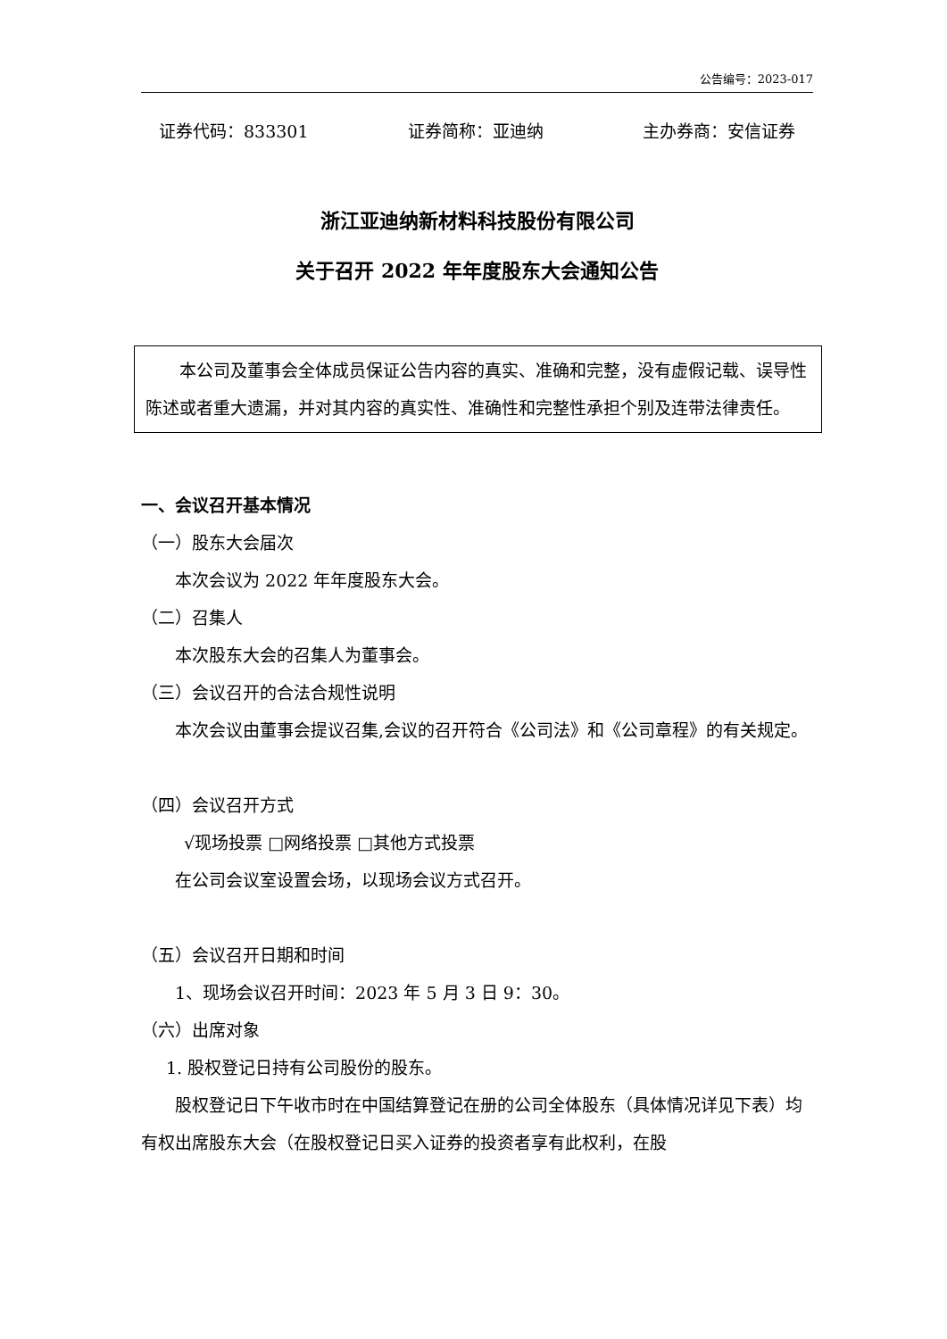公告编号：2023-017
证券代码：833301 证券简称：亚迪纳 主办券商：安信证券
浙江亚迪纳新材料科技股份有限公司
关于召开 2022 年年度股东大会通知公告
本公司及董事会全体成员保证公告内容的真实、准确和完整，没有虚假记载、误导性陈述或者重大遗漏，并对其内容的真实性、准确性和完整性承担个别及连带法律责任。
一、会议召开基本情况
（一）股东大会届次
本次会议为 2022 年年度股东大会。
（二）召集人
本次股东大会的召集人为董事会。
（三）会议召开的合法合规性说明
本次会议由董事会提议召集,会议的召开符合《公司法》和《公司章程》的有关规定。
（四）会议召开方式
√现场投票 □网络投票 □其他方式投票
在公司会议室设置会场，以现场会议方式召开。
（五）会议召开日期和时间
1、现场会议召开时间：2023 年 5 月 3 日 9：30。
（六）出席对象
1. 股权登记日持有公司股份的股东。
股权登记日下午收市时在中国结算登记在册的公司全体股东（具体情况详见下表）均有权出席股东大会（在股权登记日买入证券的投资者享有此权利，在股